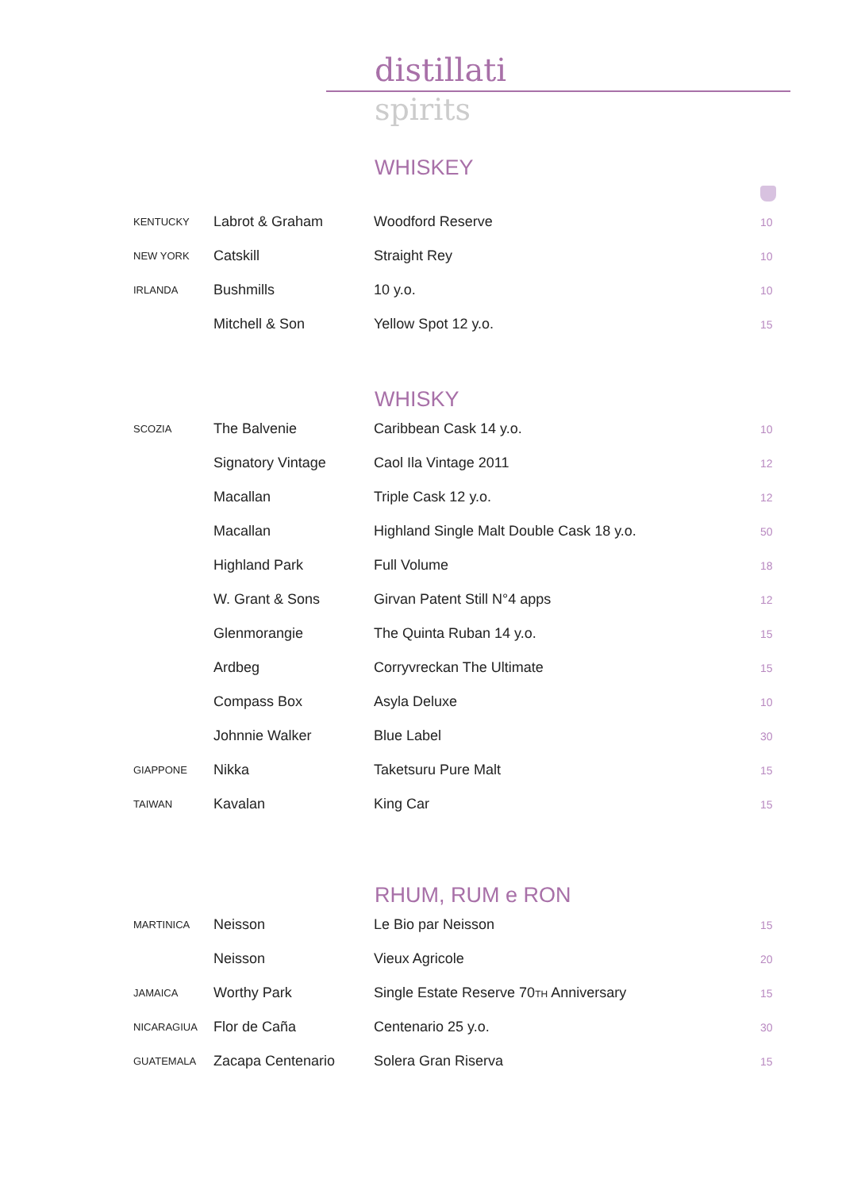distillati
spirits
WHISKEY
| KENTUCKY | Labrot & Graham | Woodford Reserve | 10 |
| NEW YORK | Catskill | Straight Rey | 10 |
| IRLANDA | Bushmills | 10 y.o. | 10 |
| | Mitchell & Son | Yellow Spot 12 y.o. | 15 |
WHISKY
| SCOZIA | The Balvenie | Caribbean Cask 14 y.o. | 10 |
| | Signatory Vintage | Caol Ila Vintage 2011 | 12 |
| | Macallan | Triple Cask 12 y.o. | 12 |
| | Macallan | Highland Single Malt Double Cask 18 y.o. | 50 |
| | Highland Park | Full Volume | 18 |
| | W. Grant & Sons | Girvan Patent Still N°4 apps | 12 |
| | Glenmorangie | The Quinta Ruban 14 y.o. | 15 |
| | Ardbeg | Corryvreckan The Ultimate | 15 |
| | Compass Box | Asyla Deluxe | 10 |
| | Johnnie Walker | Blue Label | 30 |
| GIAPPONE | Nikka | Taketsuru Pure Malt | 15 |
| TAIWAN | Kavalan | King Car | 15 |
RHUM, RUM e RON
| MARTINICA | Neisson | Le Bio par Neisson | 15 |
| | Neisson | Vieux Agricole | 20 |
| JAMAICA | Worthy Park | Single Estate Reserve 70 TH Anniversary | 15 |
| NICARAGIUA | Flor de Caña | Centenario 25 y.o. | 30 |
| GUATEMALA | Zacapa Centenario | Solera Gran Riserva | 15 |